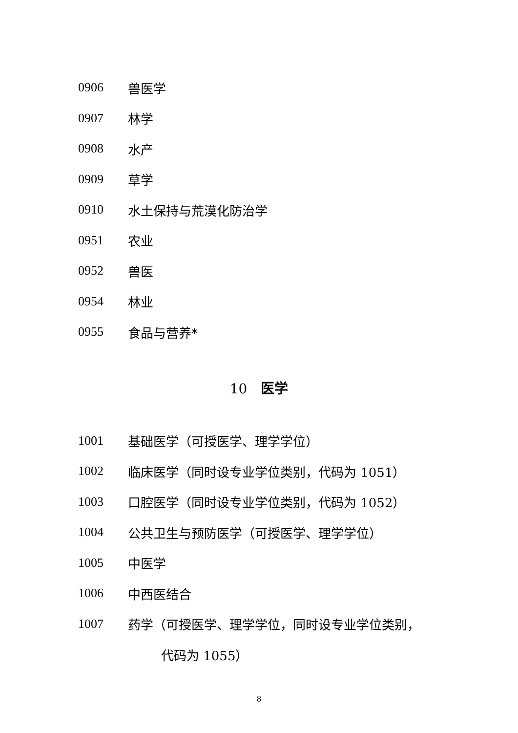0906 兽医学
0907 林学
0908 水产
0909 草学
0910 水土保持与荒漠化防治学
0951 农业
0952 兽医
0954 林业
0955 食品与营养*
10　医学
1001 基础医学（可授医学、理学学位）
1002 临床医学（同时设专业学位类别，代码为 1051）
1003 口腔医学（同时设专业学位类别，代码为 1052）
1004 公共卫生与预防医学（可授医学、理学学位）
1005 中医学
1006 中西医结合
1007 药学（可授医学、理学学位，同时设专业学位类别，
代码为 1055）
8